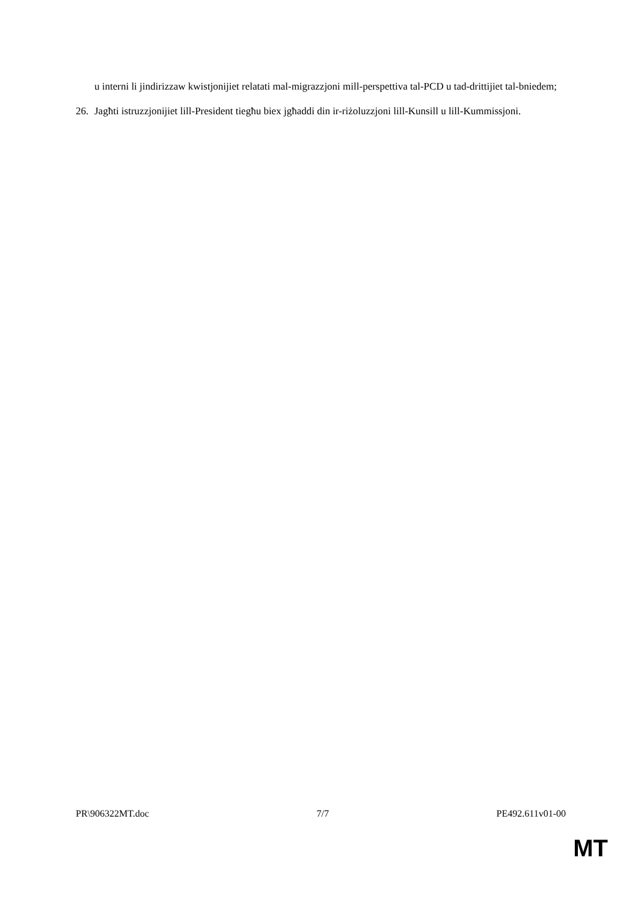u interni li jindirizzaw kwistjonijiet relatati mal-migrazzjoni mill-perspettiva tal-PCD u tad-drittijiet tal-bniedem;
26. Jagħti istruzzjonijiet lill-President tiegħu biex jgħaddi din ir-riżoluzzjoni lill-Kunsill u lill-Kummissjoni.
PR\906322MT.doc 7/7 PE492.611v01-00
MT